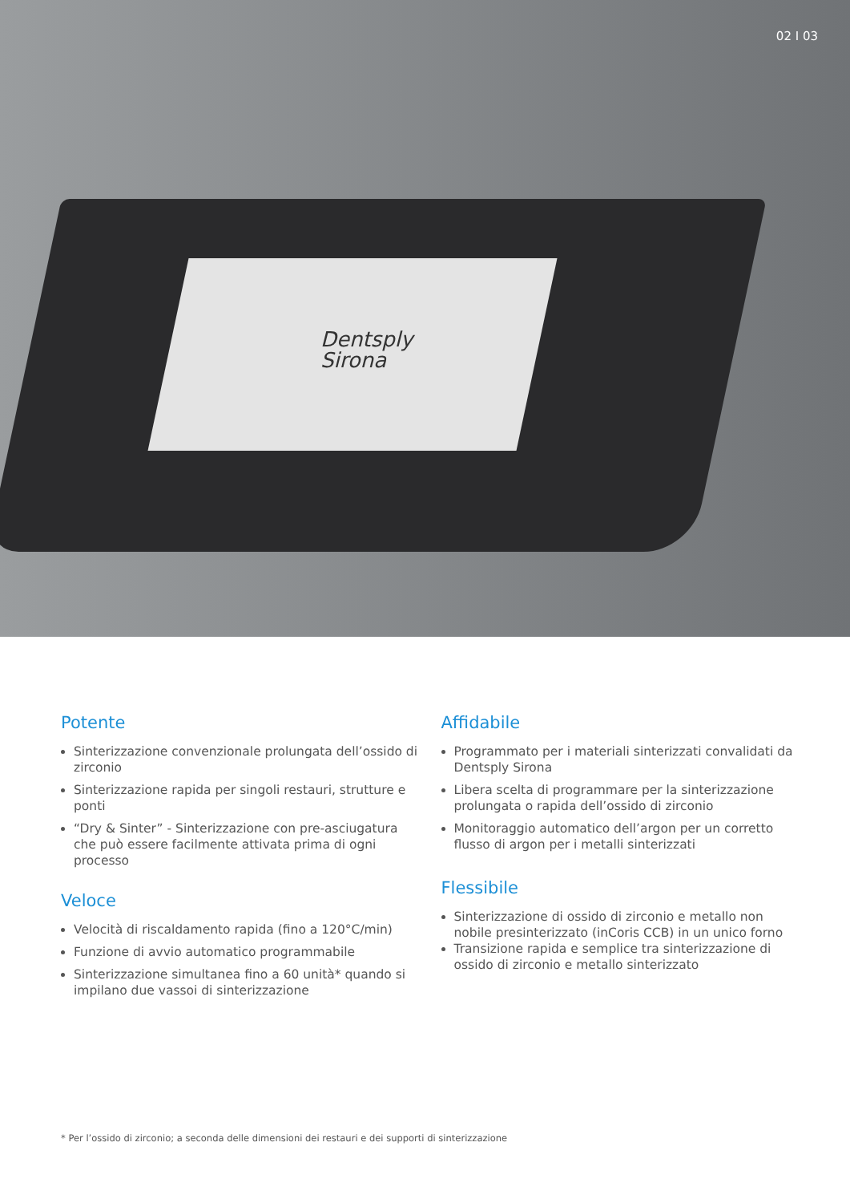02 I 03
Dentsply
Sirona
Potente
Sinterizzazione convenzionale prolungata dell’ossido di zirconio
Sinterizzazione rapida per singoli restauri, strutture e ponti
“Dry & Sinter” - Sinterizzazione con pre-asciugatura che può essere facilmente attivata prima di ogni processo
Veloce
Velocità di riscaldamento rapida (fino a 120°C/min)
Funzione di avvio automatico programmabile
Sinterizzazione simultanea fino a 60 unità* quando si impilano due vassoi di sinterizzazione
Affidabile
Programmato per i materiali sinterizzati convalidati da Dentsply Sirona
Libera scelta di programmare per la sinterizzazione prolungata o rapida dell’ossido di zirconio
Monitoraggio automatico dell’argon per un corretto flusso di argon per i metalli sinterizzati
Flessibile
Sinterizzazione di ossido di zirconio e metallo non nobile presinterizzato (inCoris CCB) in un unico forno
Transizione rapida e semplice tra sinterizzazione di ossido di zirconio e metallo sinterizzato
* Per l’ossido di zirconio; a seconda delle dimensioni dei restauri e dei supporti di sinterizzazione